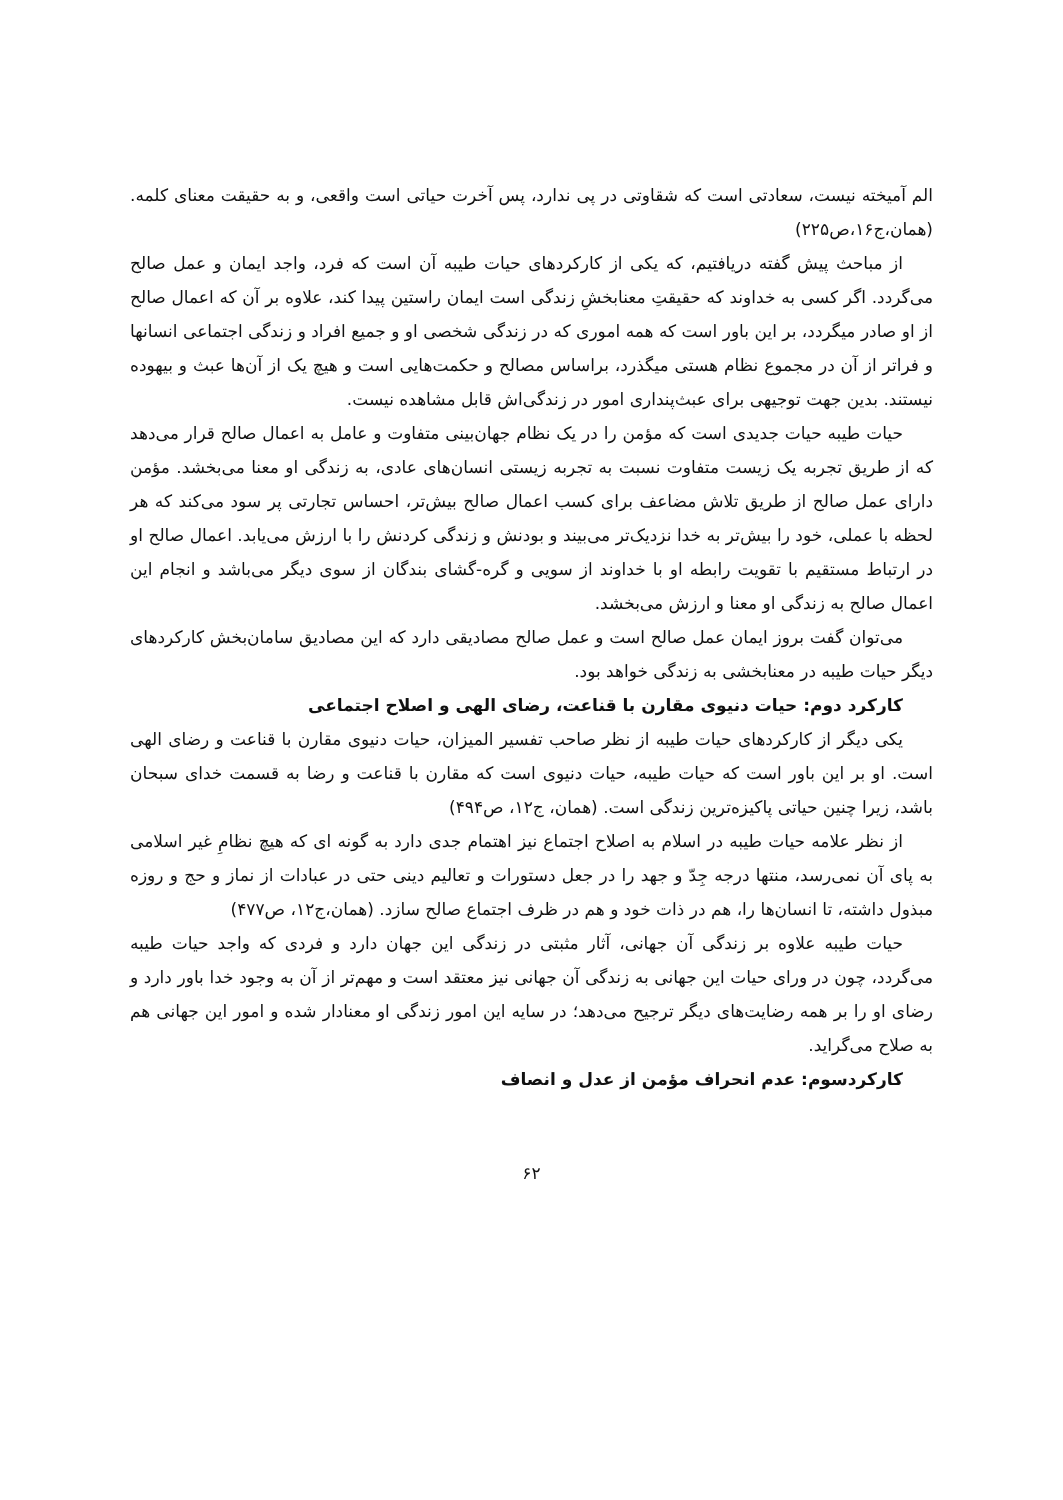الم آمیخته نیست، سعادتی است که شقاوتی در پی ندارد، پس آخرت حیاتی است واقعی، و به حقیقت معنای کلمه. (همان،ج۱۶،ص۲۲۵)
از مباحث پیش گفته دریافتیم، که یکی از کارکردهای حیات طیبه آن است که فرد، واجد ایمان و عمل صالح می‌گردد. اگر کسی به خداوند که حقیقتِ معنابخشِ زندگی است ایمان راستین پیدا کند، علاوه بر آن که اعمال صالح از او صادر میگردد، بر این باور است که همه اموری که در زندگی شخصی او و جمیع افراد و زندگی اجتماعی انسانها و فراتر از آن در مجموع نظام هستی میگذرد، براساس مصالح و حکمت‌هایی است و هیچ یک از آن‌ها عبث و بیهوده نیستند. بدین جهت توجیهی برای عبث‌پنداری امور در زندگی‌اش قابل مشاهده نیست.
حیات طیبه حیات جدیدی است که مؤمن را در یک نظام جهان‌بینی متفاوت و عامل به اعمال صالح قرار می‌دهد که از طریق تجربه یک زیست متفاوت نسبت به تجربه زیستی انسان‌های عادی، به زندگی او معنا می‌بخشد. مؤمن دارای عمل صالح از طریق تلاش مضاعف برای کسب اعمال صالح بیش‌تر، احساس تجارتی پر سود می‌کند که هر لحظه با عملی، خود را بیش‌تر به خدا نزدیک‌تر می‌بیند و بودنش و زندگی کردنش را با ارزش می‌یابد. اعمال صالح او در ارتباط مستقیم با تقویت رابطه او با خداوند از سویی و گره-گشای بندگان از سوی دیگر می‌باشد و انجام این اعمال صالح به زندگی او معنا و ارزش می‌بخشد.
می‌توان گفت بروز ایمان عمل صالح است و عمل صالح مصادیقی دارد که این مصادیق سامان‌بخش کارکردهای دیگر حیات طیبه در معنابخشی به زندگی خواهد بود.
کارکرد دوم: حیات دنیوی مقارن با قناعت، رضای الهی و اصلاح اجتماعی
یکی دیگر از کارکردهای حیات طیبه از نظر صاحب تفسیر المیزان، حیات دنیوی مقارن با قناعت و رضای الهی است. او بر این باور است که حیات طیبه، حیات دنیوی است که مقارن با قناعت و رضا به قسمت خدای سبحان باشد، زیرا چنین حیاتی پاکیزه‌ترین زندگی است. (همان، ج۱۲، ص۴۹۴)
از نظر علامه حیات طیبه در اسلام به اصلاح اجتماع نیز اهتمام جدی دارد به گونه ای که هیچ نظامِ غیر اسلامی به پای آن نمی‌رسد، منتها درجه جِدّ و جهد را در جعل دستورات و تعالیم دینی حتی در عبادات از نماز و حج و روزه مبذول داشته، تا انسان‌ها را، هم در ذات خود و هم در ظرف اجتماع صالح سازد. (همان،ج۱۲، ص۴۷۷)
حیات طیبه علاوه بر زندگی آن جهانی، آثار مثبتی در زندگی این جهان دارد و فردی که واجد حیات طیبه می‌گردد، چون در ورای حیات این جهانی به زندگی آن جهانی نیز معتقد است و مهم‌تر از آن به وجود خدا باور دارد و رضای او را بر همه رضایت‌های دیگر ترجیح می‌دهد؛ در سایه این امور زندگی او معنادار شده و امور این جهانی هم به صلاح می‌گراید.
کارکردسوم: عدم انحراف مؤمن از عدل و انصاف
۶۲